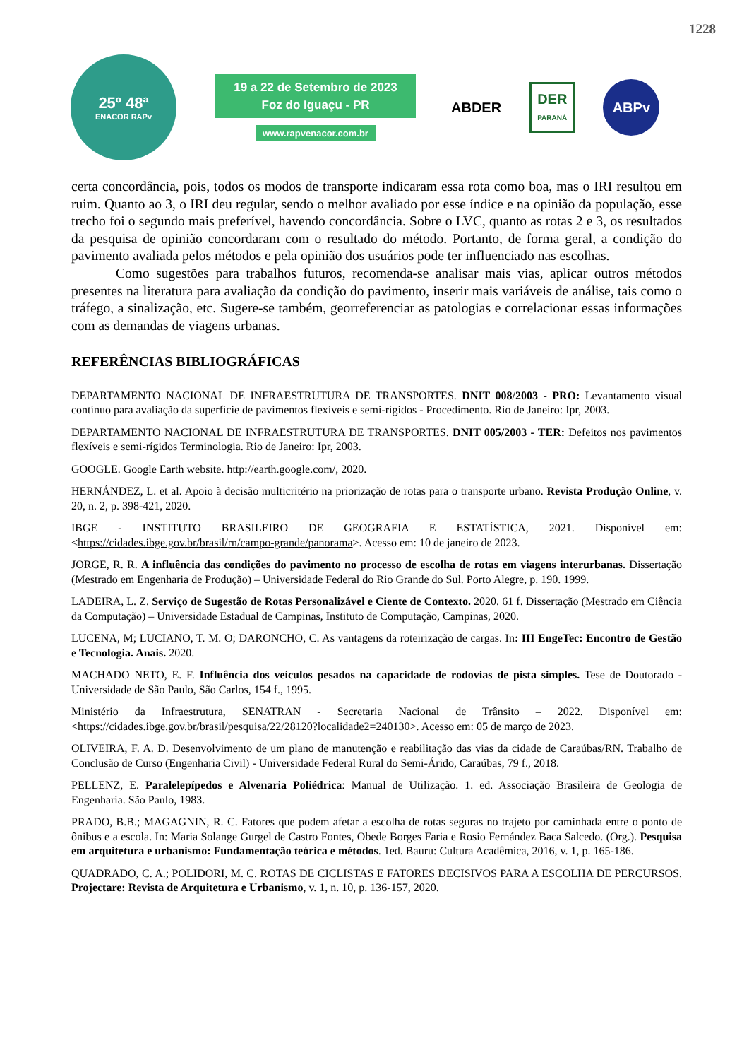1228
25º 48ª
ENACOR RAPv
19 a 22 de Setembro de 2023
Foz do Iguaçu - PR
www.rapvenacor.com.br
ABDER DER
PARANÁ ABPv
certa concordância, pois, todos os modos de transporte indicaram essa rota como boa, mas o IRI resultou em ruim. Quanto ao 3, o IRI deu regular, sendo o melhor avaliado por esse índice e na opinião da população, esse trecho foi o segundo mais preferível, havendo concordância. Sobre o LVC, quanto as rotas 2 e 3, os resultados da pesquisa de opinião concordaram com o resultado do método. Portanto, de forma geral, a condição do pavimento avaliada pelos métodos e pela opinião dos usuários pode ter influenciado nas escolhas.
Como sugestões para trabalhos futuros, recomenda-se analisar mais vias, aplicar outros métodos presentes na literatura para avaliação da condição do pavimento, inserir mais variáveis de análise, tais como o tráfego, a sinalização, etc. Sugere-se também, georreferenciar as patologias e correlacionar essas informações com as demandas de viagens urbanas.
REFERÊNCIAS BIBLIOGRÁFICAS
DEPARTAMENTO NACIONAL DE INFRAESTRUTURA DE TRANSPORTES. DNIT 008/2003 - PRO: Levantamento visual contínuo para avaliação da superfície de pavimentos flexíveis e semi-rígidos - Procedimento. Rio de Janeiro: Ipr, 2003.
DEPARTAMENTO NACIONAL DE INFRAESTRUTURA DE TRANSPORTES. DNIT 005/2003 - TER: Defeitos nos pavimentos flexíveis e semi-rígidos Terminologia. Rio de Janeiro: Ipr, 2003.
GOOGLE. Google Earth website. http://earth.google.com/, 2020.
HERNÁNDEZ, L. et al. Apoio à decisão multicritério na priorização de rotas para o transporte urbano. Revista Produção Online, v. 20, n. 2, p. 398-421, 2020.
IBGE - INSTITUTO BRASILEIRO DE GEOGRAFIA E ESTATÍSTICA, 2021. Disponível em: <https://cidades.ibge.gov.br/brasil/rn/campo-grande/panorama>. Acesso em: 10 de janeiro de 2023.
JORGE, R. R. A influência das condições do pavimento no processo de escolha de rotas em viagens interurbanas. Dissertação (Mestrado em Engenharia de Produção) – Universidade Federal do Rio Grande do Sul. Porto Alegre, p. 190. 1999.
LADEIRA, L. Z. Serviço de Sugestão de Rotas Personalizável e Ciente de Contexto. 2020. 61 f. Dissertação (Mestrado em Ciência da Computação) – Universidade Estadual de Campinas, Instituto de Computação, Campinas, 2020.
LUCENA, M; LUCIANO, T. M. O; DARONCHO, C. As vantagens da roteirização de cargas. In: III EngeTec: Encontro de Gestão e Tecnologia. Anais. 2020.
MACHADO NETO, E. F. Influência dos veículos pesados na capacidade de rodovias de pista simples. Tese de Doutorado - Universidade de São Paulo, São Carlos, 154 f., 1995.
Ministério da Infraestrutura, SENATRAN - Secretaria Nacional de Trânsito – 2022. Disponível em: <https://cidades.ibge.gov.br/brasil/pesquisa/22/28120?localidade2=240130>. Acesso em: 05 de março de 2023.
OLIVEIRA, F. A. D. Desenvolvimento de um plano de manutenção e reabilitação das vias da cidade de Caraúbas/RN. Trabalho de Conclusão de Curso (Engenharia Civil) - Universidade Federal Rural do Semi-Árido, Caraúbas, 79 f., 2018.
PELLENZ, E. Paralelepípedos e Alvenaria Poliédrica: Manual de Utilização. 1. ed. Associação Brasileira de Geologia de Engenharia. São Paulo, 1983.
PRADO, B.B.; MAGAGNIN, R. C. Fatores que podem afetar a escolha de rotas seguras no trajeto por caminhada entre o ponto de ônibus e a escola. In: Maria Solange Gurgel de Castro Fontes, Obede Borges Faria e Rosio Fernández Baca Salcedo. (Org.). Pesquisa em arquitetura e urbanismo: Fundamentação teórica e métodos. 1ed. Bauru: Cultura Acadêmica, 2016, v. 1, p. 165-186.
QUADRADO, C. A.; POLIDORI, M. C. ROTAS DE CICLISTAS E FATORES DECISIVOS PARA A ESCOLHA DE PERCURSOS. Projectare: Revista de Arquitetura e Urbanismo, v. 1, n. 10, p. 136-157, 2020.